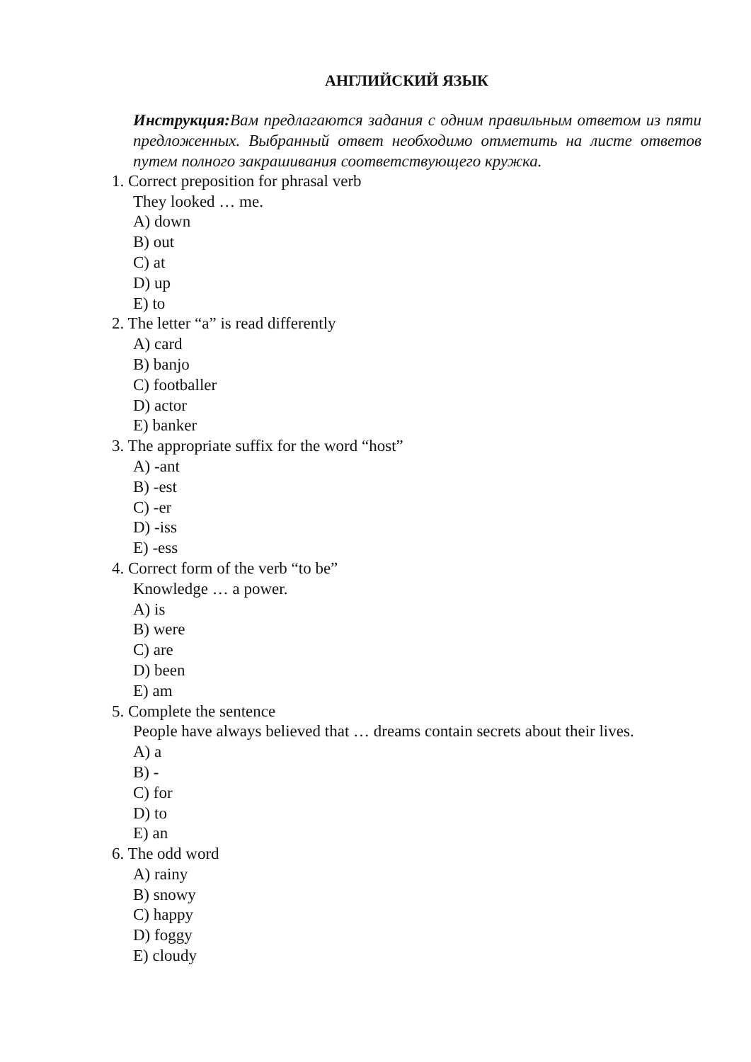АНГЛИЙСКИЙ ЯЗЫК
Инструкция: Вам предлагаются задания с одним правильным ответом из пяти предложенных. Выбранный ответ необходимо отметить на листе ответов путем полного закрашивания соответствующего кружка.
1. Correct preposition for phrasal verb
They looked … me.
A) down
B) out
C) at
D) up
E) to
2. The letter “a” is read differently
A) card
B) banjo
C) footballer
D) actor
E) banker
3. The appropriate suffix for the word “host”
A) -ant
B) -est
C) -er
D) -iss
E) -ess
4. Correct form of the verb “to be”
Knowledge … a power.
A) is
B) were
C) are
D) been
E) am
5. Complete the sentence
People have always believed that … dreams contain secrets about their lives.
A) a
B) -
C) for
D) to
E) an
6. The odd word
A) rainy
B) snowy
C) happy
D) foggy
E) cloudy